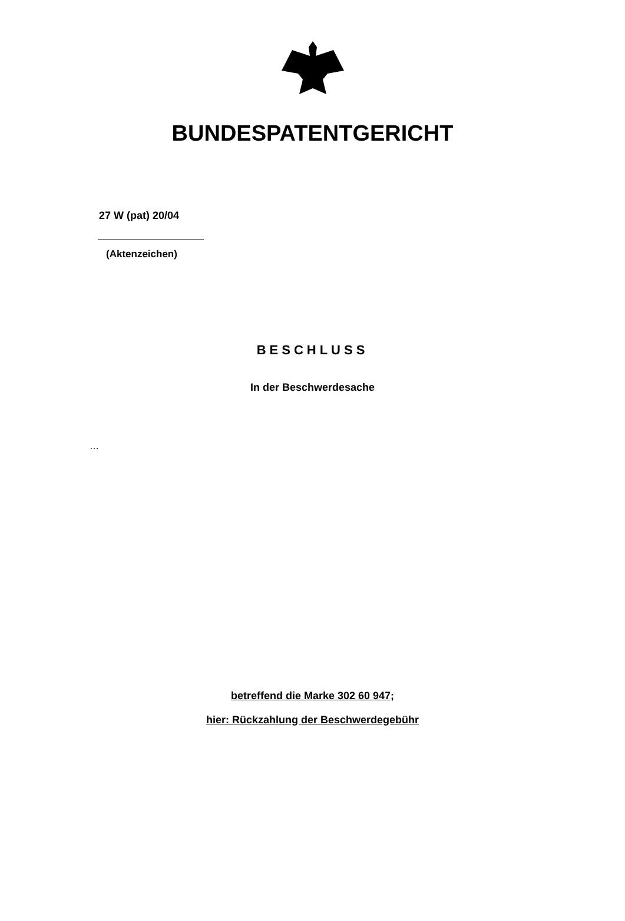BUNDESPATENTGERICHT
27 W (pat) 20/04
(Aktenzeichen)
BESCHLUSS
In der Beschwerdesache
…
betreffend die Marke 302 60 947;
hier: Rückzahlung der Beschwerdegebühr